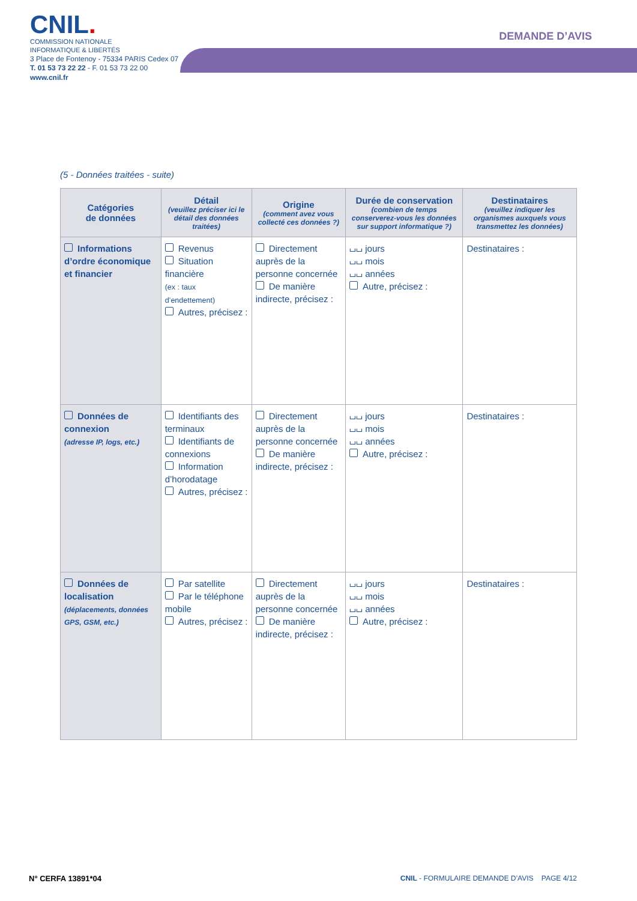CNIL.
COMMISSION NATIONALE
INFORMATIQUE & LIBERTÉS
3 Place de Fontenoy - 75334 PARIS Cedex 07
T. 01 53 73 22 22 - F. 01 53 73 22 00
www.cnil.fr
DEMANDE D’AVIS
(5 - Données traitées - suite)
| Catégories de données | Détail (veuillez préciser ici le détail des données traitées) | Origine (comment avez vous collecté ces données ?) | Durée de conservation (combien de temps conserverez-vous les données sur support informatique ?) | Destinataires (veuillez indiquer les organismes auxquels vous transmettez les données) |
| --- | --- | --- | --- | --- |
| Informations d’ordre économique et financier | Revenus Situation financière (ex : taux d’endettement) Autres, précisez : | Directement auprès de la personne concernée De manière indirecte, précisez : | ⌴⌴ jours ⌴⌴ mois ⌴⌴ années Autre, précisez : | Destinataires : |
| Données de connexion (adresse IP, logs, etc.) | Identifiants des terminaux Identifiants de connexions Information d’horodatage Autres, précisez : | Directement auprès de la personne concernée De manière indirecte, précisez : | ⌴⌴ jours ⌴⌴ mois ⌴⌴ années Autre, précisez : | Destinataires : |
| Données de localisation (déplacements, données GPS, GSM, etc.) | Par satellite Par le téléphone mobile Autres, précisez : | Directement auprès de la personne concernée De manière indirecte, précisez : | ⌴⌴ jours ⌴⌴ mois ⌴⌴ années Autre, précisez : | Destinataires : |
N° CERFA 13891*04
CNIL - FORMULAIRE DEMANDE D’AVIS PAGE 4/12